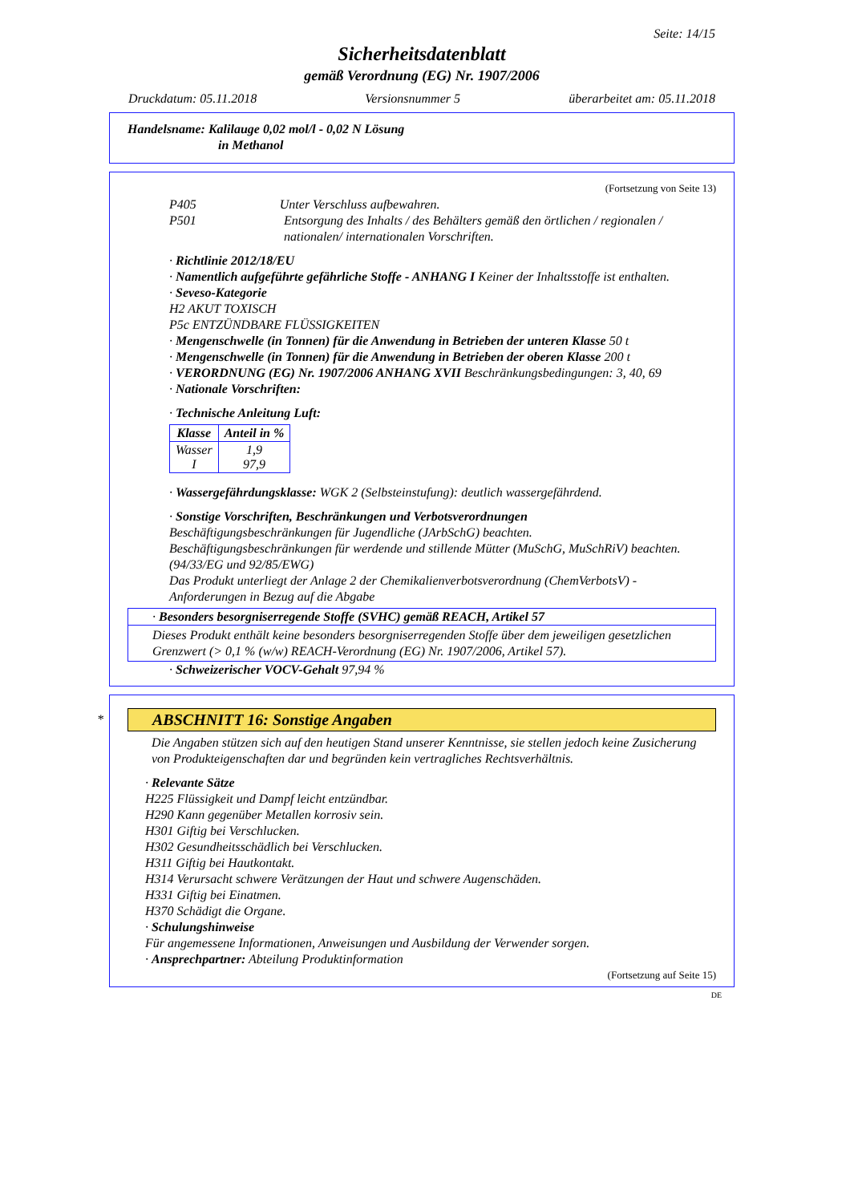Seite: 14/15
Sicherheitsdatenblatt
gemäß Verordnung (EG) Nr. 1907/2006
Druckdatum: 05.11.2018 Versionsnummer 5 überarbeitet am: 05.11.2018
Handelsname: Kalilauge 0,02 mol/l - 0,02 N Lösung
in Methanol
(Fortsetzung von Seite 13)
P405 Unter Verschluss aufbewahren.
P501 Entsorgung des Inhalts / des Behälters gemäß den örtlichen / regionalen / nationalen/ internationalen Vorschriften.
· Richtlinie 2012/18/EU
· Namentlich aufgeführte gefährliche Stoffe - ANHANG I Keiner der Inhaltsstoffe ist enthalten.
· Seveso-Kategorie
H2 AKUT TOXISCH
P5c ENTZÜNDBARE FLÜSSIGKEITEN
· Mengenschwelle (in Tonnen) für die Anwendung in Betrieben der unteren Klasse 50 t
· Mengenschwelle (in Tonnen) für die Anwendung in Betrieben der oberen Klasse 200 t
· VERORDNUNG (EG) Nr. 1907/2006 ANHANG XVII Beschränkungsbedingungen: 3, 40, 69
· Nationale Vorschriften:
· Technische Anleitung Luft:
| Klasse | Anteil in % |
| --- | --- |
| Wasser I | 1,9 97,9 |
· Wassergefährdungsklasse: WGK 2 (Selbsteinstufung): deutlich wassergefährdend.
· Sonstige Vorschriften, Beschränkungen und Verbotsverordnungen
Beschäftigungsbeschränkungen für Jugendliche (JArbSchG) beachten.
Beschäftigungsbeschränkungen für werdende und stillende Mütter (MuSchG, MuSchRiV) beachten.
(94/33/EG und 92/85/EWG)
Das Produkt unterliegt der Anlage 2 der Chemikalienverbotsverordnung (ChemVerbotsV) - Anforderungen in Bezug auf die Abgabe
· Besonders besorgniserregende Stoffe (SVHC) gemäß REACH, Artikel 57
Dieses Produkt enthält keine besonders besorgniserregenden Stoffe über dem jeweiligen gesetzlichen Grenzwert (> 0,1 % (w/w) REACH-Verordnung (EG) Nr. 1907/2006, Artikel 57).
· Schweizerischer VOCV-Gehalt 97,94 %
*
ABSCHNITT 16: Sonstige Angaben
Die Angaben stützen sich auf den heutigen Stand unserer Kenntnisse, sie stellen jedoch keine Zusicherung von Produkteigenschaften dar und begründen kein vertragliches Rechtsverhältnis.
· Relevante Sätze
H225 Flüssigkeit und Dampf leicht entzündbar.
H290 Kann gegenüber Metallen korrosiv sein.
H301 Giftig bei Verschlucken.
H302 Gesundheitsschädlich bei Verschlucken.
H311 Giftig bei Hautkontakt.
H314 Verursacht schwere Verätzungen der Haut und schwere Augenschäden.
H331 Giftig bei Einatmen.
H370 Schädigt die Organe.
· Schulungshinweise
Für angemessene Informationen, Anweisungen und Ausbildung der Verwender sorgen.
· Ansprechpartner: Abteilung Produktinformation
(Fortsetzung auf Seite 15)
DE